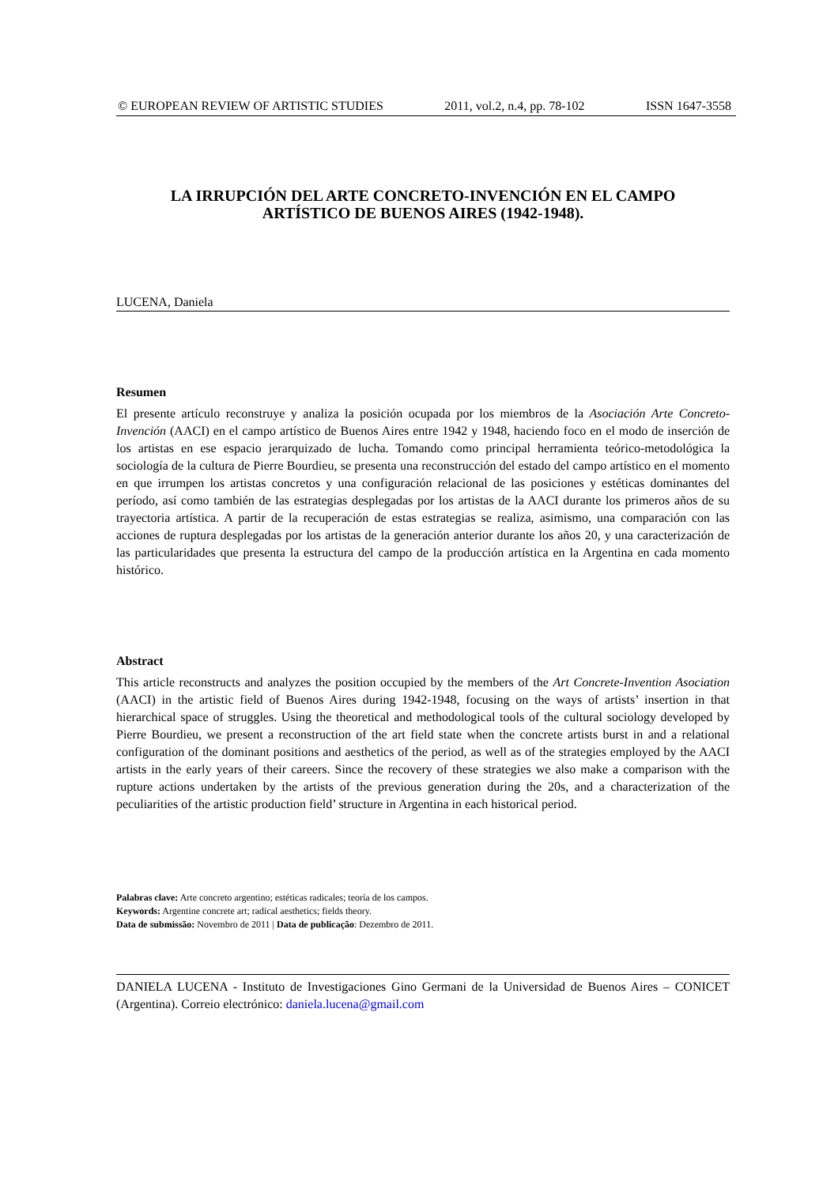© EUROPEAN REVIEW OF ARTISTIC STUDIES 2011, vol.2, n.4, pp. 78-102 ISSN 1647-3558
LA IRRUPCIÓN DEL ARTE CONCRETO-INVENCIÓN EN EL CAMPO
ARTÍSTICO DE BUENOS AIRES (1942-1948).
LUCENA, Daniela
Resumen
El presente artículo reconstruye y analiza la posición ocupada por los miembros de la Asociación Arte Concreto-Invención (AACI) en el campo artístico de Buenos Aires entre 1942 y 1948, haciendo foco en el modo de inserción de los artistas en ese espacio jerarquizado de lucha. Tomando como principal herramienta teórico-metodológica la sociología de la cultura de Pierre Bourdieu, se presenta una reconstrucción del estado del campo artístico en el momento en que irrumpen los artistas concretos y una configuración relacional de las posiciones y estéticas dominantes del período, así como también de las estrategias desplegadas por los artistas de la AACI durante los primeros años de su trayectoria artística. A partir de la recuperación de estas estrategias se realiza, asimismo, una comparación con las acciones de ruptura desplegadas por los artistas de la generación anterior durante los años 20, y una caracterización de las particularidades que presenta la estructura del campo de la producción artística en la Argentina en cada momento histórico.
Abstract
This article reconstructs and analyzes the position occupied by the members of the Art Concrete-Invention Asociation (AACI) in the artistic field of Buenos Aires during 1942-1948, focusing on the ways of artists’ insertion in that hierarchical space of struggles. Using the theoretical and methodological tools of the cultural sociology developed by Pierre Bourdieu, we present a reconstruction of the art field state when the concrete artists burst in and a relational configuration of the dominant positions and aesthetics of the period, as well as of the strategies employed by the AACI artists in the early years of their careers. Since the recovery of these strategies we also make a comparison with the rupture actions undertaken by the artists of the previous generation during the 20s, and a characterization of the peculiarities of the artistic production field’ structure in Argentina in each historical period.
Palabras clave: Arte concreto argentino; estéticas radicales; teoría de los campos.
Keywords: Argentine concrete art; radical aesthetics; fields theory.
Data de submissão: Novembro de 2011 | Data de publicação: Dezembro de 2011.
DANIELA LUCENA - Instituto de Investigaciones Gino Germani de la Universidad de Buenos Aires – CONICET (Argentina). Correio electrónico: daniela.lucena@gmail.com